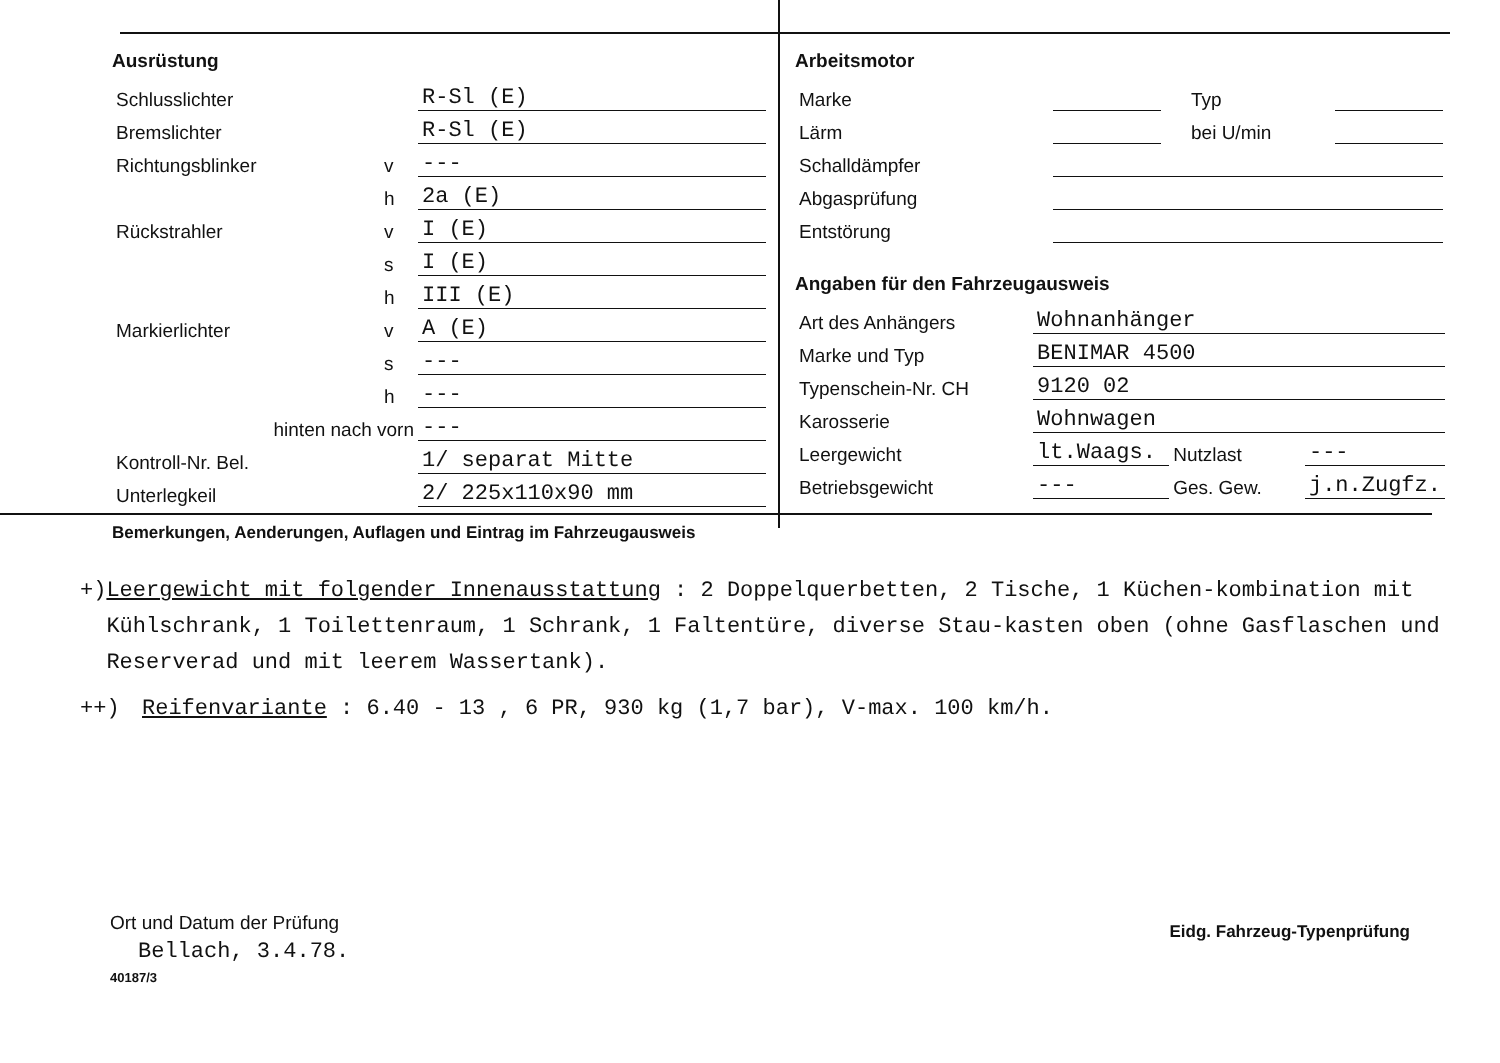Ausrüstung
| Schlusslichter | | R-Sl (E) |
| Bremslichter | | R-Sl (E) |
| Richtungsblinker | v | --- |
| | h | 2a (E) |
| Rückstrahler | v | I (E) |
| | s | I (E) |
| | h | III (E) |
| Markierlichter | v | A (E) |
| | s | --- |
| | h | --- |
| hinten nach vorn | | --- |
| Kontroll-Nr. Bel. | | 1/ separat Mitte |
| Unterlegkeil | | 2/ 225x110x90 mm |
Arbeitsmotor
| Marke | | Typ | |
| Lärm | | bei U/min | |
| Schalldämpfer | | | |
| Abgasprüfung | | | |
| Entstörung | | | |
Angaben für den Fahrzeugausweis
| Art des Anhängers | Wohnanhänger | | |
| Marke und Typ | BENIMAR 4500 | | |
| Typenschein-Nr. CH | 9120 02 | | |
| Karosserie | Wohnwagen | | |
| Leergewicht | lt.Waags. | Nutzlast | --- |
| Betriebsgewicht | --- | Ges. Gew. | j.n.Zugfz. |
Bemerkungen, Aenderungen, Auflagen und Eintrag im Fahrzeugausweis
+) Leergewicht mit folgender Innenausstattung : 2 Doppelquerbetten, 2 Tische, 1 Küchen-kombination mit Kühlschrank, 1 Toilettenraum, 1 Schrank, 1 Faltentüre, diverse Stau-kasten oben (ohne Gasflaschen und Reserverad und mit leerem Wassertank).
++) Reifenvariante : 6.40 - 13 , 6 PR, 930 kg (1,7 bar), V-max. 100 km/h.
Ort und Datum der Prüfung
Bellach, 3.4.78.
40187/3
Eidg. Fahrzeug-Typenprüfung